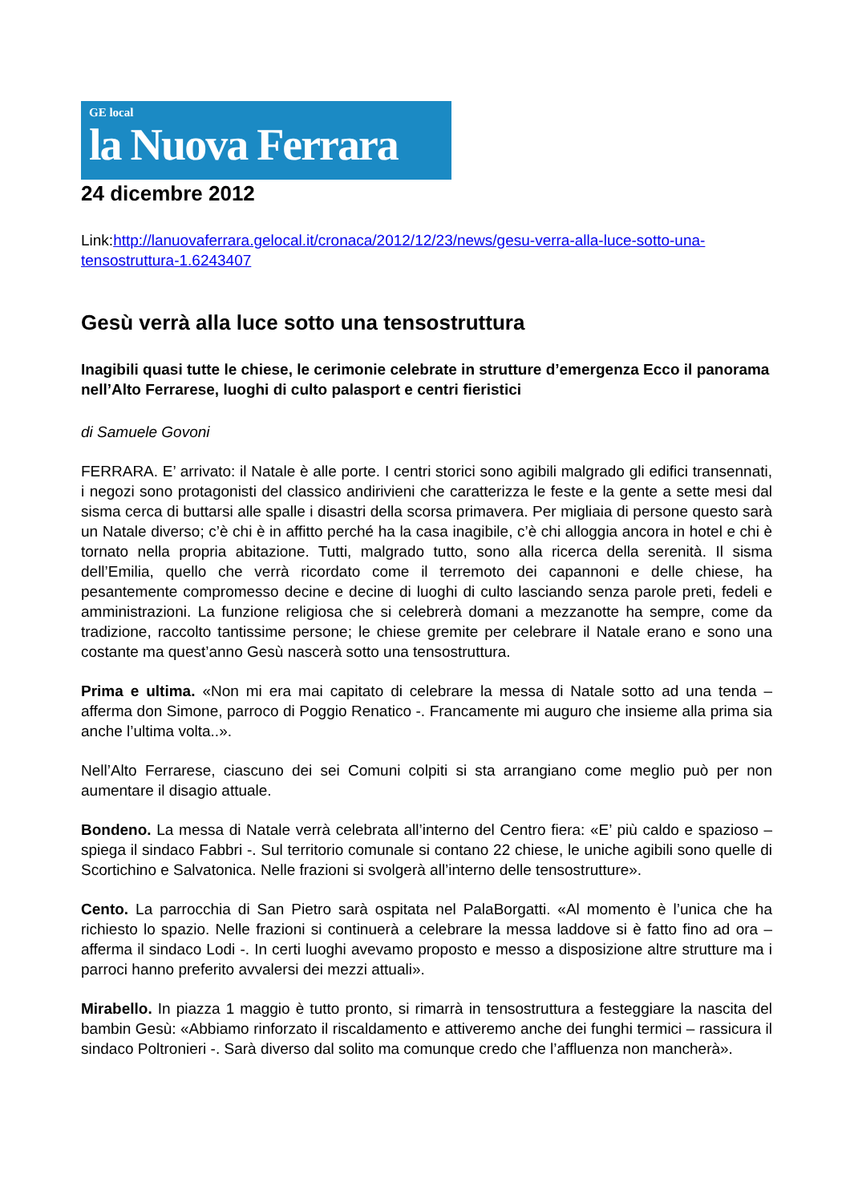GE local
la Nuova Ferrara
24 dicembre 2012
Link:http://lanuovaferrara.gelocal.it/cronaca/2012/12/23/news/gesu-verra-alla-luce-sotto-una-tensostruttura-1.6243407
Gesù verrà alla luce sotto una tensostruttura
Inagibili quasi tutte le chiese, le cerimonie celebrate in strutture d’emergenza Ecco il panorama nell’Alto Ferrarese, luoghi di culto palasport e centri fieristici
di Samuele Govoni
FERRARA. E’ arrivato: il Natale è alle porte. I centri storici sono agibili malgrado gli edifici transennati, i negozi sono protagonisti del classico andirivieni che caratterizza le feste e la gente a sette mesi dal sisma cerca di buttarsi alle spalle i disastri della scorsa primavera. Per migliaia di persone questo sarà un Natale diverso; c’è chi è in affitto perché ha la casa inagibile, c’è chi alloggia ancora in hotel e chi è tornato nella propria abitazione. Tutti, malgrado tutto, sono alla ricerca della serenità. Il sisma dell’Emilia, quello che verrà ricordato come il terremoto dei capannoni e delle chiese, ha pesantemente compromesso decine e decine di luoghi di culto lasciando senza parole preti, fedeli e amministrazioni. La funzione religiosa che si celebrerà domani a mezzanotte ha sempre, come da tradizione, raccolto tantissime persone; le chiese gremite per celebrare il Natale erano e sono una costante ma quest’anno Gesù nascerà sotto una tensostruttura.
Prima e ultima. «Non mi era mai capitato di celebrare la messa di Natale sotto ad una tenda – afferma don Simone, parroco di Poggio Renatico -. Francamente mi auguro che insieme alla prima sia anche l’ultima volta..».
Nell’Alto Ferrarese, ciascuno dei sei Comuni colpiti si sta arrangiano come meglio può per non aumentare il disagio attuale.
Bondeno. La messa di Natale verrà celebrata all’interno del Centro fiera: «E’ più caldo e spazioso – spiega il sindaco Fabbri -. Sul territorio comunale si contano 22 chiese, le uniche agibili sono quelle di Scortichino e Salvatonica. Nelle frazioni si svolgerà all’interno delle tensostrutture».
Cento. La parrocchia di San Pietro sarà ospitata nel PalaBorgatti. «Al momento è l’unica che ha richiesto lo spazio. Nelle frazioni si continuerà a celebrare la messa laddove si è fatto fino ad ora – afferma il sindaco Lodi -. In certi luoghi avevamo proposto e messo a disposizione altre strutture ma i parroci hanno preferito avvalersi dei mezzi attuali».
Mirabello. In piazza 1 maggio è tutto pronto, si rimarrà in tensostruttura a festeggiare la nascita del bambin Gesù: «Abbiamo rinforzato il riscaldamento e attiveremo anche dei funghi termici – rassicura il sindaco Poltronieri -. Sarà diverso dal solito ma comunque credo che l’affluenza non mancherà».